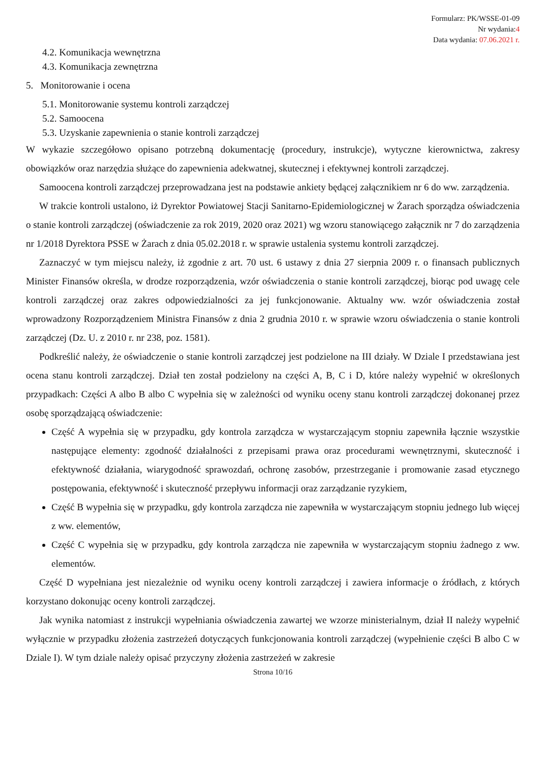Formularz: PK/WSSE-01-09
Nr wydania:4
Data wydania: 07.06.2021 r.
4.2. Komunikacja wewnętrzna
4.3. Komunikacja zewnętrzna
5. Monitorowanie i ocena
5.1. Monitorowanie systemu kontroli zarządczej
5.2. Samoocena
5.3. Uzyskanie zapewnienia o stanie kontroli zarządczej
W wykazie szczegółowo opisano potrzebną dokumentację (procedury, instrukcje), wytyczne kierownictwa, zakresy obowiązków oraz narzędzia służące do zapewnienia adekwatnej, skutecznej i efektywnej kontroli zarządczej.
Samoocena kontroli zarządczej przeprowadzana jest na podstawie ankiety będącej załącznikiem nr 6 do ww. zarządzenia.
W trakcie kontroli ustalono, iż Dyrektor Powiatowej Stacji Sanitarno-Epidemiologicznej w Żarach sporządza oświadczenia o stanie kontroli zarządczej (oświadczenie za rok 2019, 2020 oraz 2021) wg wzoru stanowiącego załącznik nr 7 do zarządzenia nr 1/2018 Dyrektora PSSE w Żarach z dnia 05.02.2018 r. w sprawie ustalenia systemu kontroli zarządczej.
Zaznaczyć w tym miejscu należy, iż zgodnie z art. 70 ust. 6 ustawy z dnia 27 sierpnia 2009 r. o finansach publicznych Minister Finansów określa, w drodze rozporządzenia, wzór oświadczenia o stanie kontroli zarządczej, biorąc pod uwagę cele kontroli zarządczej oraz zakres odpowiedzialności za jej funkcjonowanie. Aktualny ww. wzór oświadczenia został wprowadzony Rozporządzeniem Ministra Finansów z dnia 2 grudnia 2010 r. w sprawie wzoru oświadczenia o stanie kontroli zarządczej (Dz. U. z 2010 r. nr 238, poz. 1581).
Podkreślić należy, że oświadczenie o stanie kontroli zarządczej jest podzielone na III działy. W Dziale I przedstawiana jest ocena stanu kontroli zarządczej. Dział ten został podzielony na części A, B, C i D, które należy wypełnić w określonych przypadkach: Części A albo B albo C wypełnia się w zależności od wyniku oceny stanu kontroli zarządczej dokonanej przez osobę sporządzającą oświadczenie:
Część A wypełnia się w przypadku, gdy kontrola zarządcza w wystarczającym stopniu zapewniła łącznie wszystkie następujące elementy: zgodność działalności z przepisami prawa oraz procedurami wewnętrznymi, skuteczność i efektywność działania, wiarygodność sprawozdań, ochronę zasobów, przestrzeganie i promowanie zasad etycznego postępowania, efektywność i skuteczność przepływu informacji oraz zarządzanie ryzykiem,
Część B wypełnia się w przypadku, gdy kontrola zarządcza nie zapewniła w wystarczającym stopniu jednego lub więcej z ww. elementów,
Część C wypełnia się w przypadku, gdy kontrola zarządcza nie zapewniła w wystarczającym stopniu żadnego z ww. elementów.
Część D wypełniana jest niezależnie od wyniku oceny kontroli zarządczej i zawiera informacje o źródłach, z których korzystano dokonując oceny kontroli zarządczej.
Jak wynika natomiast z instrukcji wypełniania oświadczenia zawartej we wzorze ministerialnym, dział II należy wypełnić wyłącznie w przypadku złożenia zastrzeżeń dotyczących funkcjonowania kontroli zarządczej (wypełnienie części B albo C w Dziale I). W tym dziale należy opisać przyczyny złożenia zastrzeżeń w zakresie
Strona 10/16